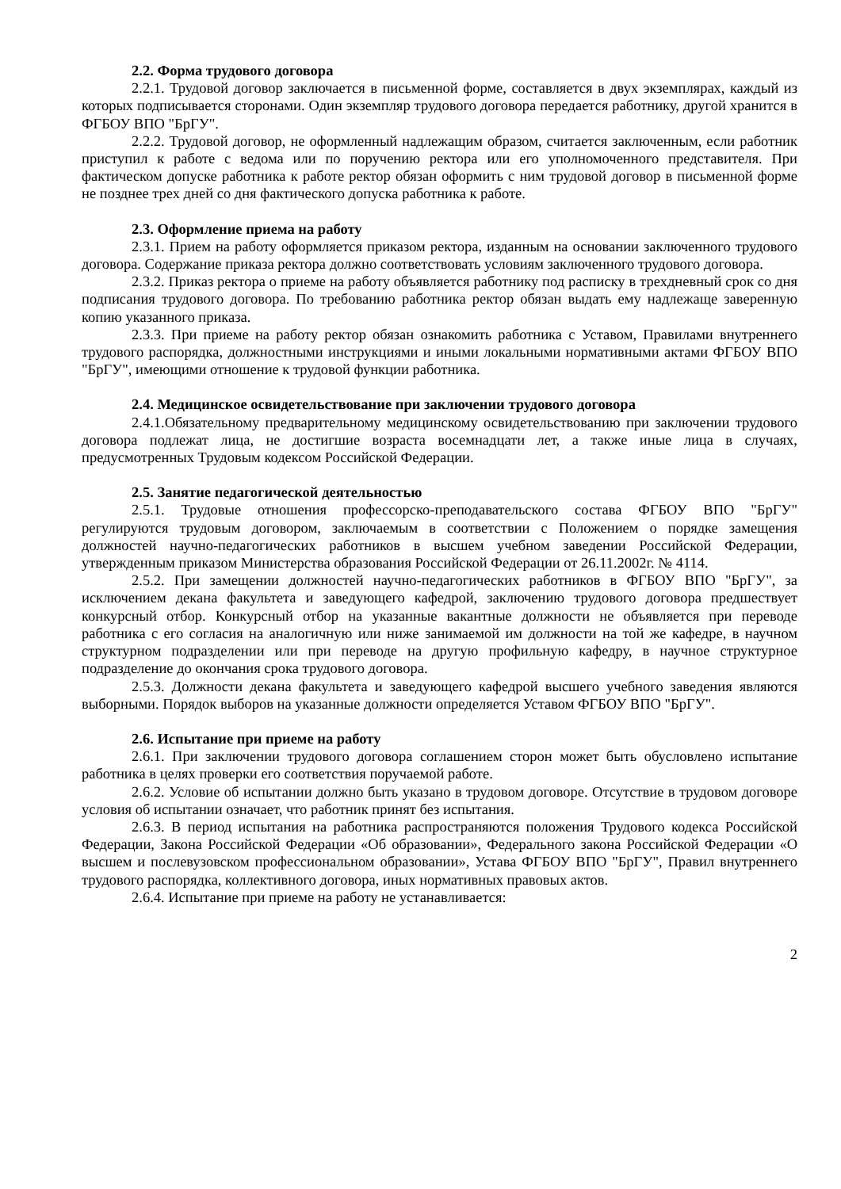2.2. Форма трудового договора
2.2.1. Трудовой договор заключается в письменной форме, составляется в двух экземплярах, каждый из которых подписывается сторонами. Один экземпляр трудового договора передается работнику, другой хранится в ФГБОУ ВПО "БрГУ".
2.2.2. Трудовой договор, не оформленный надлежащим образом, считается заключенным, если работник приступил к работе с ведома или по поручению ректора или его уполномоченного представителя. При фактическом допуске работника к работе ректор обязан оформить с ним трудовой договор в письменной форме не позднее трех дней со дня фактического допуска работника к работе.
2.3. Оформление приема на работу
2.3.1. Прием на работу оформляется приказом ректора, изданным на основании заключенного трудового договора. Содержание приказа ректора должно соответствовать условиям заключенного трудового договора.
2.3.2. Приказ ректора о приеме на работу объявляется работнику под расписку в трехдневный срок со дня подписания трудового договора. По требованию работника ректор обязан выдать ему надлежаще заверенную копию указанного приказа.
2.3.3. При приеме на работу ректор обязан ознакомить работника с Уставом, Правилами внутреннего трудового распорядка, должностными инструкциями и иными локальными нормативными актами ФГБОУ ВПО "БрГУ", имеющими отношение к трудовой функции работника.
2.4. Медицинское освидетельствование при заключении трудового договора
2.4.1.Обязательному предварительному медицинскому освидетельствованию при заключении трудового договора подлежат лица, не достигшие возраста восемнадцати лет, а также иные лица в случаях, предусмотренных Трудовым кодексом Российской Федерации.
2.5. Занятие педагогической деятельностью
2.5.1. Трудовые отношения профессорско-преподавательского состава ФГБОУ ВПО "БрГУ" регулируются трудовым договором, заключаемым в соответствии с Положением о порядке замещения должностей научно-педагогических работников в высшем учебном заведении Российской Федерации, утвержденным приказом Министерства образования Российской Федерации от 26.11.2002г. № 4114.
2.5.2. При замещении должностей научно-педагогических работников в ФГБОУ ВПО "БрГУ", за исключением декана факультета и заведующего кафедрой, заключению трудового договора предшествует конкурсный отбор. Конкурсный отбор на указанные вакантные должности не объявляется при переводе работника с его согласия на аналогичную или ниже занимаемой им должности на той же кафедре, в научном структурном подразделении или при переводе на другую профильную кафедру, в научное структурное подразделение до окончания срока трудового договора.
2.5.3. Должности декана факультета и заведующего кафедрой высшего учебного заведения являются выборными. Порядок выборов на указанные должности определяется Уставом ФГБОУ ВПО "БрГУ".
2.6. Испытание при приеме на работу
2.6.1. При заключении трудового договора соглашением сторон может быть обусловлено испытание работника в целях проверки его соответствия поручаемой работе.
2.6.2. Условие об испытании должно быть указано в трудовом договоре. Отсутствие в трудовом договоре условия об испытании означает, что работник принят без испытания.
2.6.3. В период испытания на работника распространяются положения Трудового кодекса Российской Федерации, Закона Российской Федерации «Об образовании», Федерального закона Российской Федерации «О высшем и послевузовском профессиональном образовании», Устава ФГБОУ ВПО "БрГУ", Правил внутреннего трудового распорядка, коллективного договора, иных нормативных правовых актов.
2.6.4. Испытание при приеме на работу не устанавливается:
2